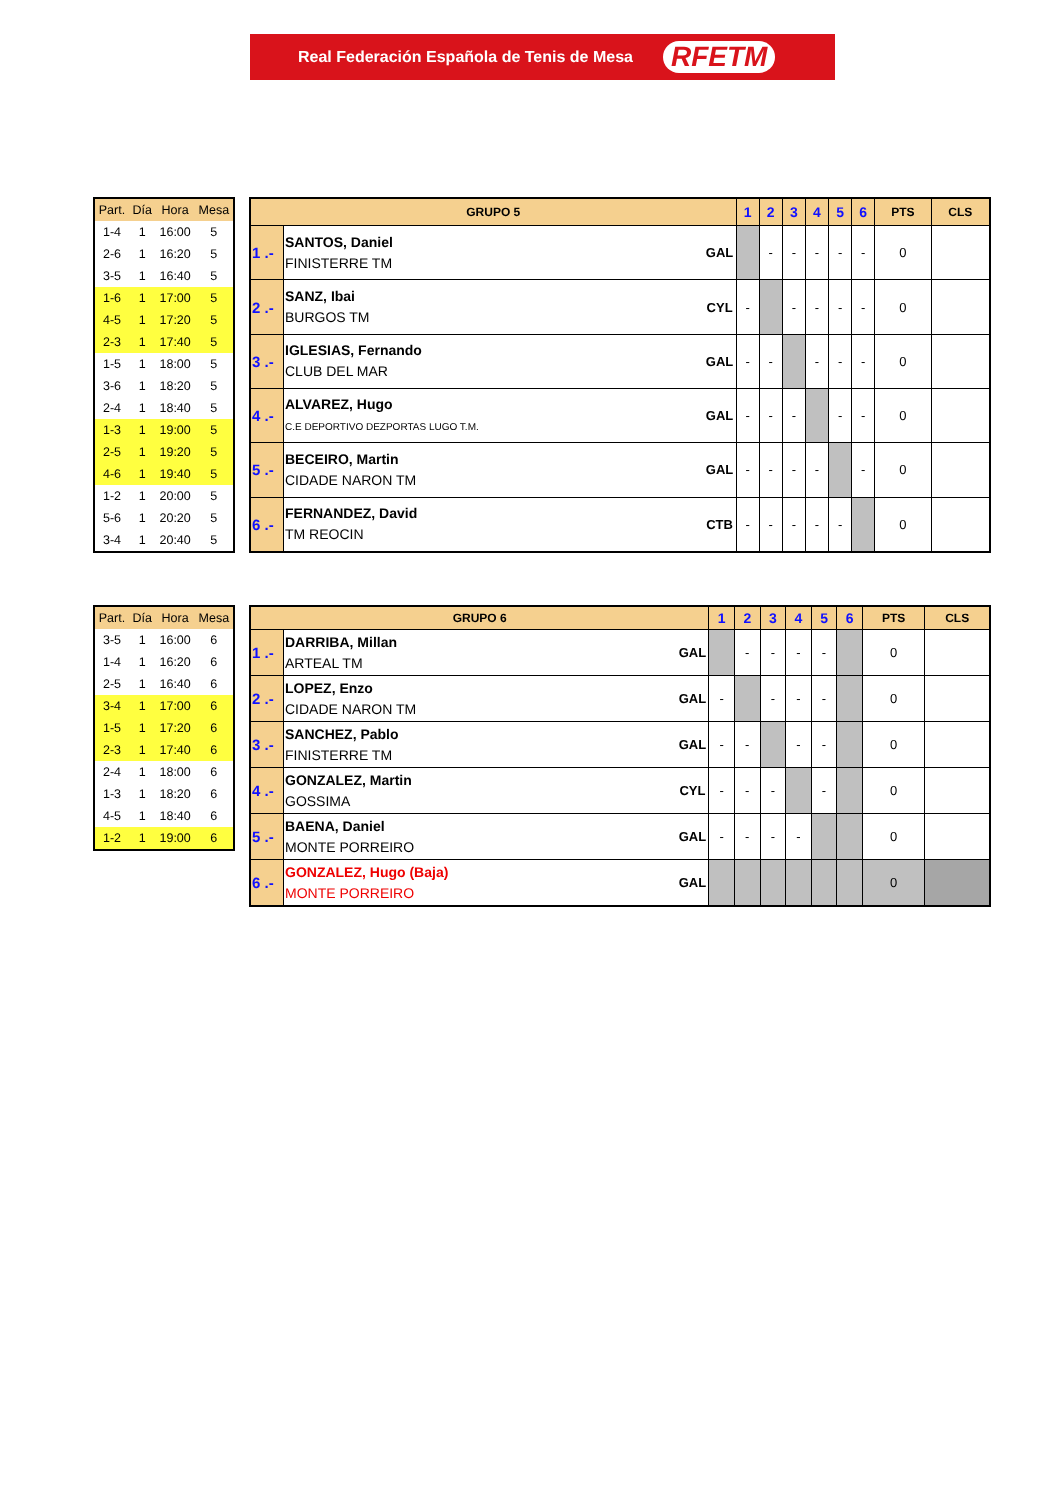Real Federación Española de Tenis de Mesa RFETM
| Part. | Día | Hora | Mesa |
| --- | --- | --- | --- |
| 1-4 | 1 | 16:00 | 5 |
| 2-6 | 1 | 16:20 | 5 |
| 3-5 | 1 | 16:40 | 5 |
| 1-6 | 1 | 17:00 | 5 |
| 4-5 | 1 | 17:20 | 5 |
| 2-3 | 1 | 17:40 | 5 |
| 1-5 | 1 | 18:00 | 5 |
| 3-6 | 1 | 18:20 | 5 |
| 2-4 | 1 | 18:40 | 5 |
| 1-3 | 1 | 19:00 | 5 |
| 2-5 | 1 | 19:20 | 5 |
| 4-6 | 1 | 19:40 | 5 |
| 1-2 | 1 | 20:00 | 5 |
| 5-6 | 1 | 20:20 | 5 |
| 3-4 | 1 | 20:40 | 5 |
| GRUPO 5 | | | 1 | 2 | 3 | 4 | 5 | 6 | PTS | CLS |
| --- | --- | --- | --- | --- | --- | --- | --- | --- | --- | --- |
| 1 .- | SANTOS, Daniel FINISTERRE TM | GAL | | - | - | - | - | - | 0 | |
| 2 .- | SANZ, Ibai BURGOS TM | CYL | - | | - | - | - | - | 0 | |
| 3 .- | IGLESIAS, Fernando CLUB DEL MAR | GAL | - | - | | - | - | - | 0 | |
| 4 .- | ALVAREZ, Hugo C.E DEPORTIVO DEZPORTAS LUGO T.M. | GAL | - | - | - | | - | - | 0 | |
| 5 .- | BECEIRO, Martin CIDADE NARON TM | GAL | - | - | - | - | | - | 0 | |
| 6 .- | FERNANDEZ, David TM REOCIN | CTB | - | - | - | - | - | | 0 | |
| Part. | Día | Hora | Mesa |
| --- | --- | --- | --- |
| 3-5 | 1 | 16:00 | 6 |
| 1-4 | 1 | 16:20 | 6 |
| 2-5 | 1 | 16:40 | 6 |
| 3-4 | 1 | 17:00 | 6 |
| 1-5 | 1 | 17:20 | 6 |
| 2-3 | 1 | 17:40 | 6 |
| 2-4 | 1 | 18:00 | 6 |
| 1-3 | 1 | 18:20 | 6 |
| 4-5 | 1 | 18:40 | 6 |
| 1-2 | 1 | 19:00 | 6 |
| GRUPO 6 | | | 1 | 2 | 3 | 4 | 5 | 6 | PTS | CLS |
| --- | --- | --- | --- | --- | --- | --- | --- | --- | --- | --- |
| 1 .- | DARRIBA, Millan ARTEAL TM | GAL | | - | - | - | - | | 0 | |
| 2 .- | LOPEZ, Enzo CIDADE NARON TM | GAL | - | | - | - | - | | 0 | |
| 3 .- | SANCHEZ, Pablo FINISTERRE TM | GAL | - | - | | - | - | | 0 | |
| 4 .- | GONZALEZ, Martin GOSSIMA | CYL | - | - | - | | - | | 0 | |
| 5 .- | BAENA, Daniel MONTE PORREIRO | GAL | - | - | - | - | | | 0 | |
| 6 .- | GONZALEZ, Hugo (Baja) MONTE PORREIRO | GAL | | | | | | | 0 | |